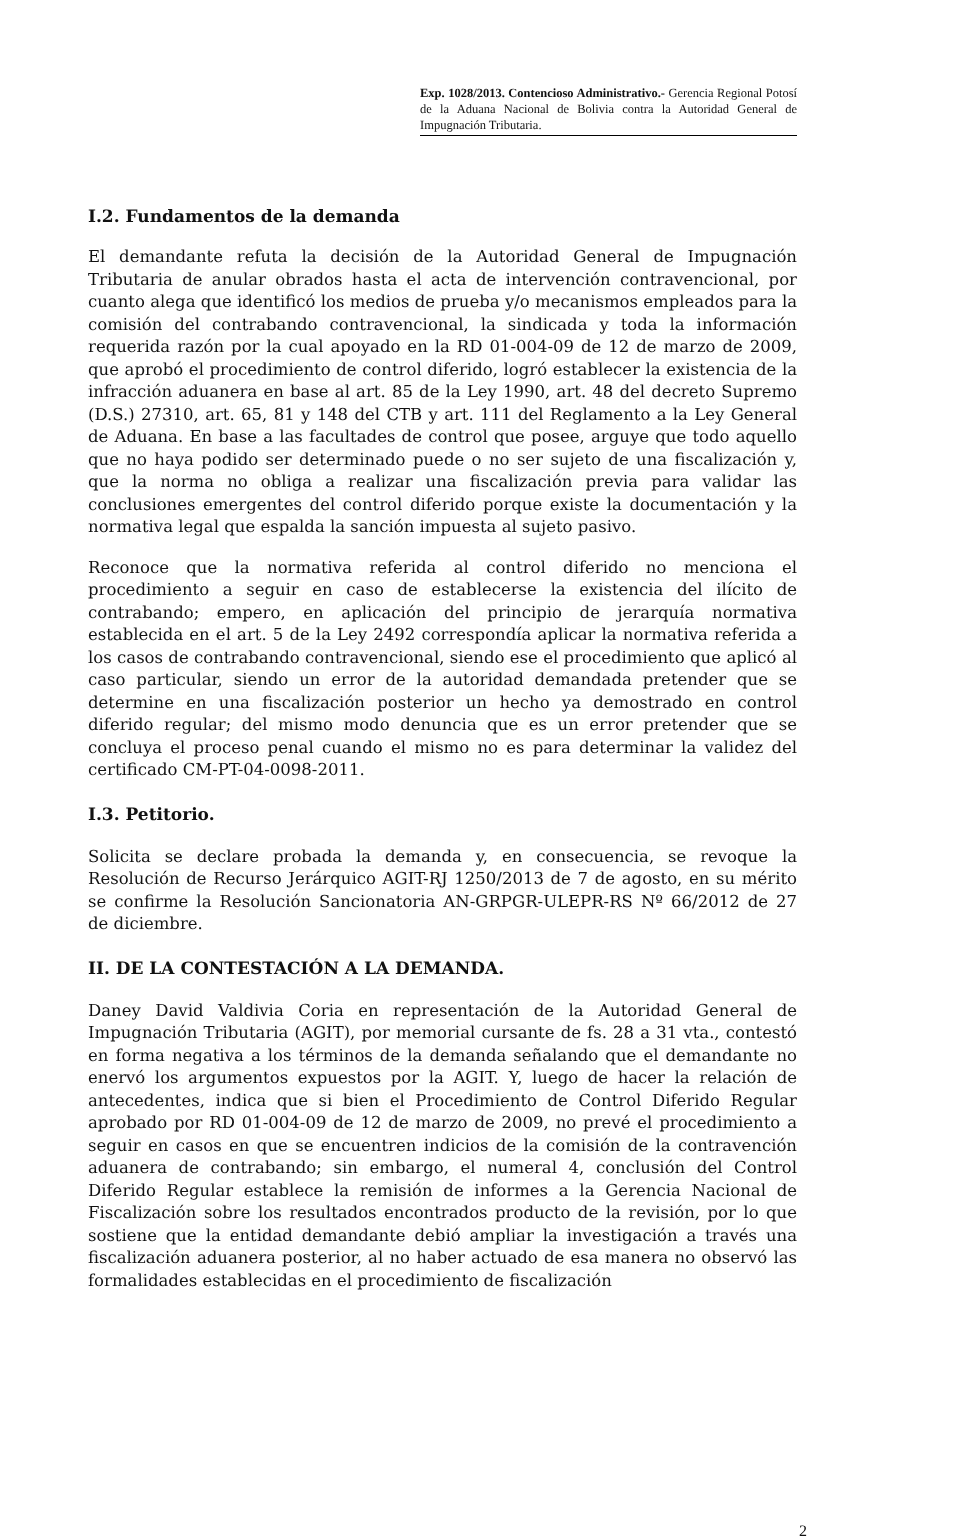Exp. 1028/2013. Contencioso Administrativo.- Gerencia Regional Potosí de la Aduana Nacional de Bolivia contra la Autoridad General de Impugnación Tributaria.
I.2. Fundamentos de la demanda
El demandante refuta la decisión de la Autoridad General de Impugnación Tributaria de anular obrados hasta el acta de intervención contravencional, por cuanto alega que identificó los medios de prueba y/o mecanismos empleados para la comisión del contrabando contravencional, la sindicada y toda la información requerida razón por la cual apoyado en la RD 01-004-09 de 12 de marzo de 2009, que aprobó el procedimiento de control diferido, logró establecer la existencia de la infracción aduanera en base al art. 85 de la Ley 1990, art. 48 del decreto Supremo (D.S.) 27310, art. 65, 81 y 148 del CTB y art. 111 del Reglamento a la Ley General de Aduana. En base a las facultades de control que posee, arguye que todo aquello que no haya podido ser determinado puede o no ser sujeto de una fiscalización y, que la norma no obliga a realizar una fiscalización previa para validar las conclusiones emergentes del control diferido porque existe la documentación y la normativa legal que espalda la sanción impuesta al sujeto pasivo.
Reconoce que la normativa referida al control diferido no menciona el procedimiento a seguir en caso de establecerse la existencia del ilícito de contrabando; empero, en aplicación del principio de jerarquía normativa establecida en el art. 5 de la Ley 2492 correspondía aplicar la normativa referida a los casos de contrabando contravencional, siendo ese el procedimiento que aplicó al caso particular, siendo un error de la autoridad demandada pretender que se determine en una fiscalización posterior un hecho ya demostrado en control diferido regular; del mismo modo denuncia que es un error pretender que se concluya el proceso penal cuando el mismo no es para determinar la validez del certificado CM-PT-04-0098-2011.
I.3. Petitorio.
Solicita se declare probada la demanda y, en consecuencia, se revoque la Resolución de Recurso Jerárquico AGIT-RJ 1250/2013 de 7 de agosto, en su mérito se confirme la Resolución Sancionatoria AN-GRPGR-ULEPR-RS Nº 66/2012 de 27 de diciembre.
II. DE LA CONTESTACIÓN A LA DEMANDA.
Daney David Valdivia Coria en representación de la Autoridad General de Impugnación Tributaria (AGIT), por memorial cursante de fs. 28 a 31 vta., contestó en forma negativa a los términos de la demanda señalando que el demandante no enervó los argumentos expuestos por la AGIT. Y, luego de hacer la relación de antecedentes, indica que si bien el Procedimiento de Control Diferido Regular aprobado por RD 01-004-09 de 12 de marzo de 2009, no prevé el procedimiento a seguir en casos en que se encuentren indicios de la comisión de la contravención aduanera de contrabando; sin embargo, el numeral 4, conclusión del Control Diferido Regular establece la remisión de informes a la Gerencia Nacional de Fiscalización sobre los resultados encontrados producto de la revisión, por lo que sostiene que la entidad demandante debió ampliar la investigación a través una fiscalización aduanera posterior, al no haber actuado de esa manera no observó las formalidades establecidas en el procedimiento de fiscalización
2